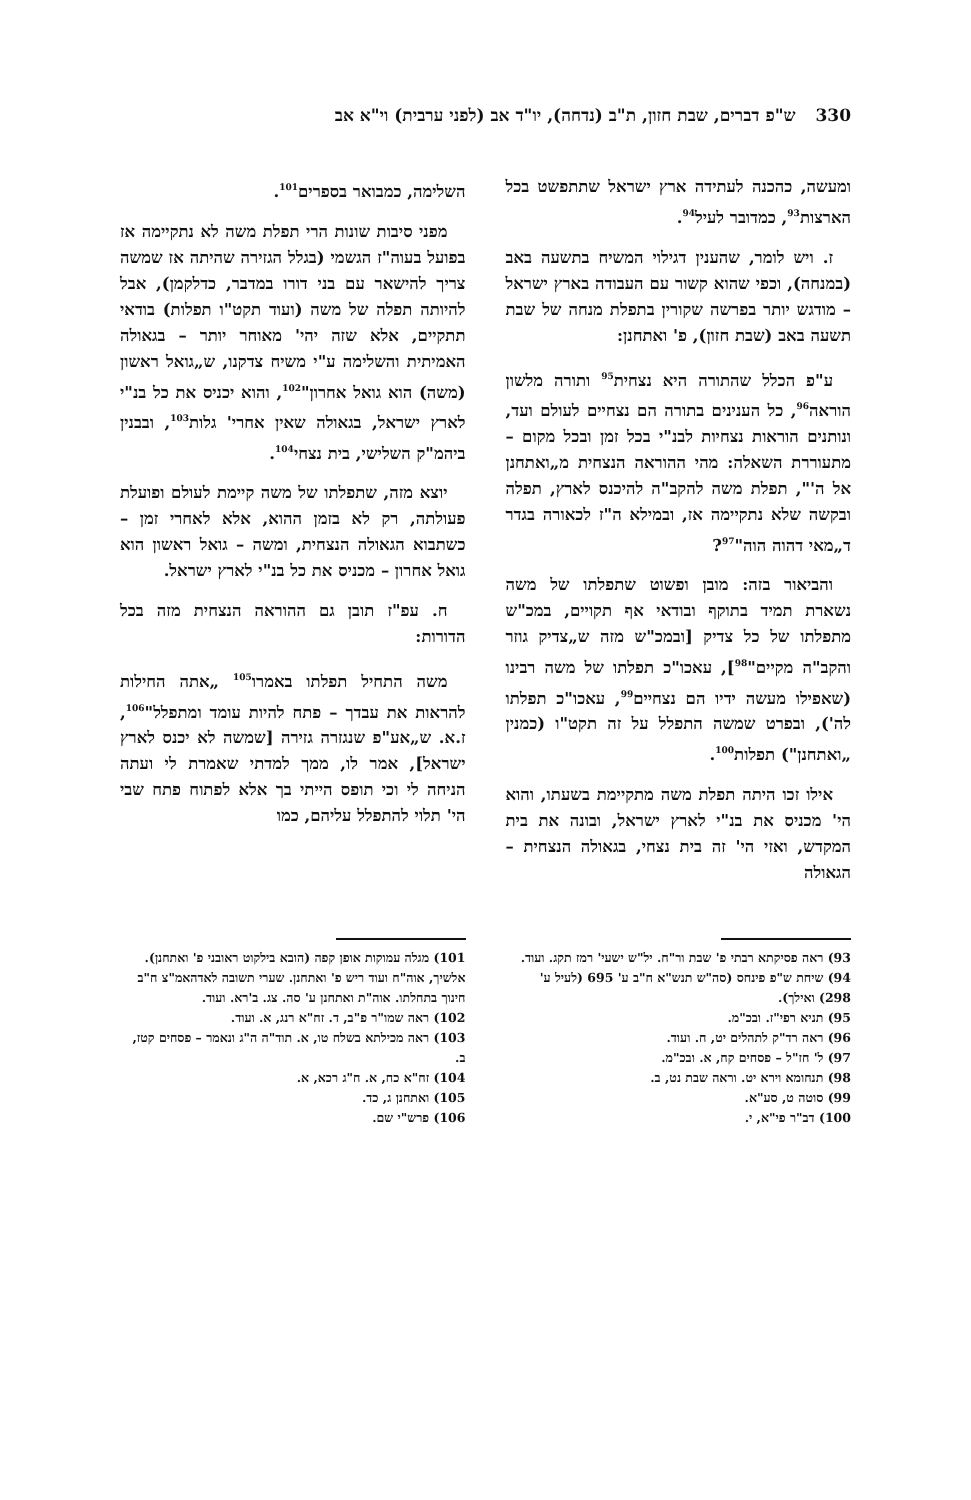330 ש"פ דברים, שבת חזון, ת"ב (נדחה), יו"ד אב (לפני ערבית) וי"א אב
ומעשה, כהכנה לעתידה ארץ ישראל שתתפשט בכל הארצות<sup>93</sup>, כמדובר לעיל<sup>94</sup>.
ז. ויש לומר, שהענין דגילוי המשיח בתשעה באב (במנחה), וכפי שהוא קשור עם העבודה בארץ ישראל – מודגש יותר בפרשה שקורין בתפלת מנחה של שבת תשעה באב (שבת חזון), פ' ואתחנן:
ע"פ הכלל שהתורה היא נצחית<sup>95</sup> ותורה מלשון הוראה<sup>96</sup>, כל הענינים בתורה הם נצחיים לעולם ועד, ונותנים הוראות נצחיות לבנ"י בכל זמן ובכל מקום – מתעוררת השאלה: מהי ההוראה הנצחית מ„ואתחנן אל ה'", תפלת משה להקב"ה להיכנס לארץ, תפלה ובקשה שלא נתקיימה אז, ובמילא ה"ז לכאורה בגדר ד„מאי דהוה הוה"<sup>97</sup>?
והביאור בזה: מובן ופשוט שתפלתו של משה נשארת תמיד בתוקף ובודאי אף תקויים, במכ"ש מתפלתו של כל צדיק [ובמכ"ש מזה ש„צדיק גוזר והקב"ה מקיים"<sup>98</sup>], עאכו"כ תפלתו של משה רבינו (שאפילו מעשה ידיו הם נצחיים<sup>99</sup>, עאכו"כ תפלתו לה'), ובפרט שמשה התפלל על זה תקט"ו (כמנין „ואתחנן") תפלות<sup>100</sup>.
אילו זכו היתה תפלת משה מתקיימת בשעתו, והוא הי' מכניס את בנ"י לארץ ישראל, ובונה את בית המקדש, ואזי הי' זה בית נצחי, בגאולה הנצחית – הגאולה
השלימה, כמבואר בספרים<sup>101</sup>.
מפני סיבות שונות הרי תפלת משה לא נתקיימה אז בפועל בעוה"ז הגשמי (בגלל הגזירה שהיתה אז שמשה צריך להישאר עם בני דורו במדבר, כדלקמן), אבל להיותה תפלה של משה (ועוד תקט"ו תפלות) בודאי תתקיים, אלא שזה יהי' מאוחר יותר – בגאולה האמיתית והשלימה ע"י משיח צדקנו, ש„גואל ראשון (משה) הוא גואל אחרון"<sup>102</sup>, והוא יכניס את כל בנ"י לארץ ישראל, בגאולה שאין אחרי' גלות<sup>103</sup>, ובבנין ביהמ"ק השלישי, בית נצחי<sup>104</sup>.
יוצא מזה, שתפלתו של משה קיימת לעולם ופועלת פעולתה, רק לא בזמן ההוא, אלא לאחרי זמן – כשתבוא הגאולה הנצחית, ומשה – גואל ראשון הוא גואל אחרון – מכניס את כל בנ"י לארץ ישראל.
ח. עפ"ז תובן גם ההוראה הנצחית מזה בכל הדורות:
משה התחיל תפלתו באמרו<sup>105</sup> „אתה החילות להראות את עבדך – פתח להיות עומד ומתפלל"<sup>106</sup>, ז.א. ש„אע"פ שנגזרה גזירה [שמשה לא יכנס לארץ ישראל], אמר לו, ממך למדתי שאמרת לי ועתה הניחה לי וכי תופס הייתי בך אלא לפתוח פתח שבי הי' תלוי להתפלל עליהם, כמו
93) ראה פסיקתא רבתי פ' שבת ור"ח. יל"ש ישעי' רמז תקג. ועוד.
94) שיחת ש"פ פינחס (סה"ש תנש"א ח"ב ע' 695 (לעיל ע' 298) ואילך).
95) תניא רפי"ז. ובכ"מ.
96) ראה רד"ק לתהלים יט, ח. ועוד.
97) ל' חז"ל – פסחים קח, א. ובכ"מ.
98) תנחומא וירא יט. וראה שבת נט, ב.
99) סוטה ט, סע"א.
100) דב"ר פי"א, י.
101) מגלה עמוקות אופן קפה (הובא בילקוט ראובני פ' ואתחנן). אלשיך, אוה"ח ועוד ריש פ' ואתחנן. שערי תשובה לאדהאמ"צ ח"ב חינוך בתחלתו. אוה"ת ואתחנן ע' סה. צג. ב'רא. ועוד.
102) ראה שמו"ר פ"ב, ד. זח"א רנג, א. ועוד.
103) ראה מכילתא בשלח טו, א. תוד"ה ה"ג ונאמר – פסחים קטז, ב.
104) זח"א כח, א. ח"ג רכא, א.
105) ואתחנן ג, כד.
106) פרש"י שם.